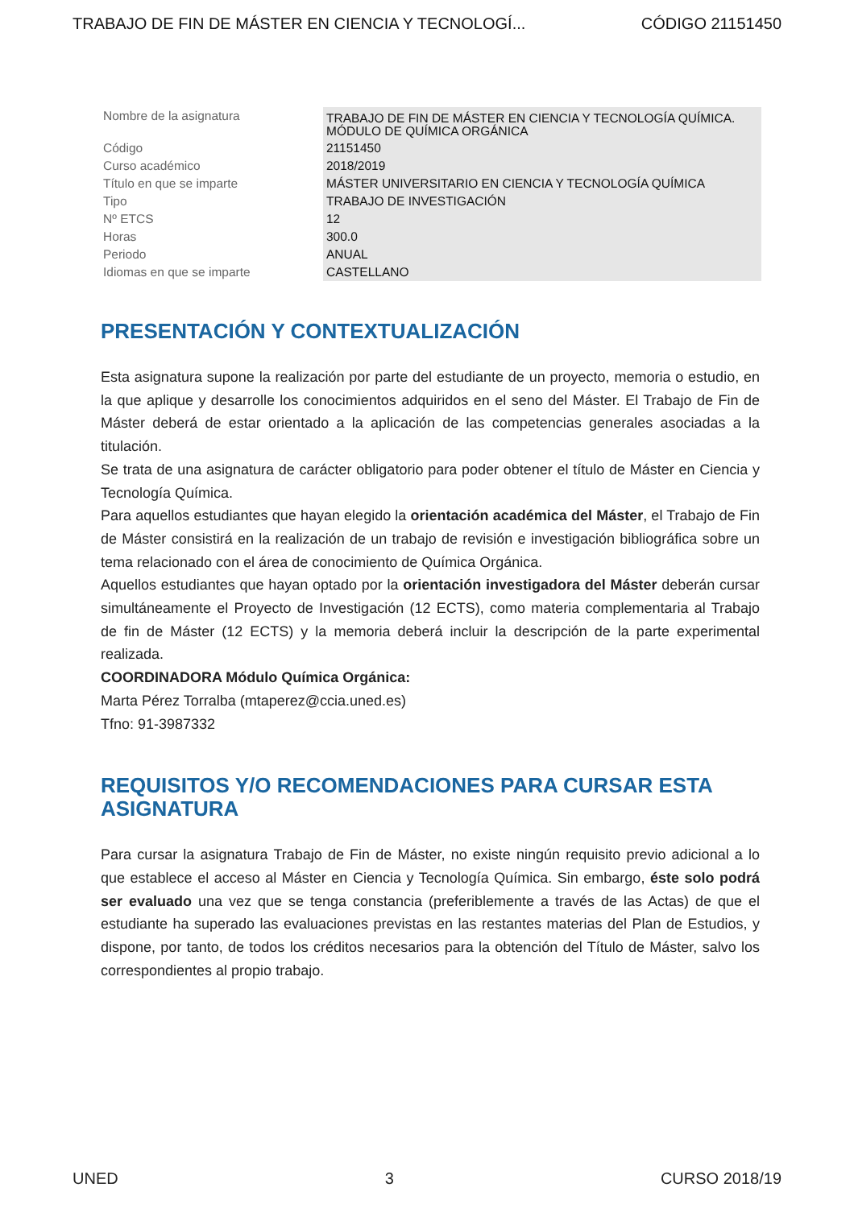TRABAJO DE FIN DE MÁSTER EN CIENCIA Y TECNOLOGÍ... CÓDIGO 21151450
| Nombre de la asignatura | TRABAJO DE FIN DE MÁSTER EN CIENCIA Y TECNOLOGÍA QUÍMICA. MÓDULO DE QUÍMICA ORGÁNICA |
| Código | 21151450 |
| Curso académico | 2018/2019 |
| Título en que se imparte | MÁSTER UNIVERSITARIO EN CIENCIA Y TECNOLOGÍA QUÍMICA |
| Tipo | TRABAJO DE INVESTIGACIÓN |
| Nº ETCS | 12 |
| Horas | 300.0 |
| Periodo | ANUAL |
| Idiomas en que se imparte | CASTELLANO |
PRESENTACIÓN Y CONTEXTUALIZACIÓN
Esta asignatura supone la realización por parte del estudiante de un proyecto, memoria o estudio, en la que aplique y desarrolle los conocimientos adquiridos en el seno del Máster. El Trabajo de Fin de Máster deberá de estar orientado a la aplicación de las competencias generales asociadas a la titulación.
Se trata de una asignatura de carácter obligatorio para poder obtener el título de Máster en Ciencia y Tecnología Química.
Para aquellos estudiantes que hayan elegido la orientación académica del Máster, el Trabajo de Fin de Máster consistirá en la realización de un trabajo de revisión e investigación bibliográfica sobre un tema relacionado con el área de conocimiento de Química Orgánica.
Aquellos estudiantes que hayan optado por la orientación investigadora del Máster deberán cursar simultáneamente el Proyecto de Investigación (12 ECTS), como materia complementaria al Trabajo de fin de Máster (12 ECTS) y la memoria deberá incluir la descripción de la parte experimental realizada.
COORDINADORA Módulo Química Orgánica:
Marta Pérez Torralba (mtaperez@ccia.uned.es)
Tfno: 91-3987332
REQUISITOS Y/O RECOMENDACIONES PARA CURSAR ESTA ASIGNATURA
Para cursar la asignatura Trabajo de Fin de Máster, no existe ningún requisito previo adicional a lo que establece el acceso al Máster en Ciencia y Tecnología Química. Sin embargo, éste solo podrá ser evaluado una vez que se tenga constancia (preferiblemente a través de las Actas) de que el estudiante ha superado las evaluaciones previstas en las restantes materias del Plan de Estudios, y dispone, por tanto, de todos los créditos necesarios para la obtención del Título de Máster, salvo los correspondientes al propio trabajo.
UNED 3 CURSO 2018/19